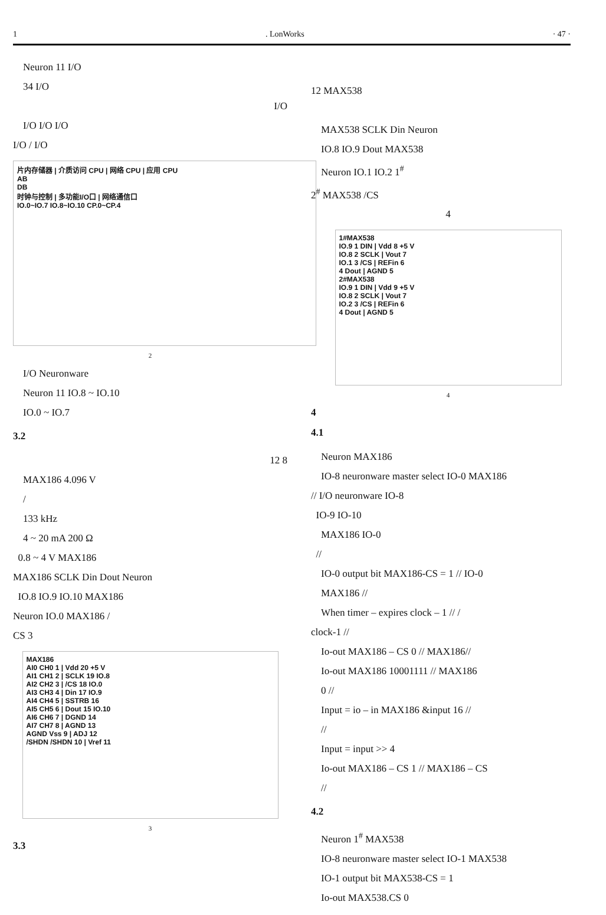1. LonWorks · 47 ·
Neuron 11 I/O
34 I/O
I/O
I/O I/O I/O
I/O / I/O
片内存储器 | 介质访问 CPU | 网络 CPU | 应用 CPU
AB
DB
时钟与控制 | 多功能I/O口 | 网络通信口
IO.0~IO.7 IO.8~IO.10 CP.0~CP.4
2
I/O Neuronware
Neuron 11 IO.8 ~ IO.10
IO.0 ~ IO.7
3.2
12 8
MAX186 4.096 V
/
133 kHz
4 ~ 20 mA 200 Ω
0.8 ~ 4 V MAX186
MAX186 SCLK Din Dout Neuron
IO.8 IO.9 IO.10 MAX186
Neuron IO.0 MAX186 /
CS 3
MAX186
AI0 CH0 1 | Vdd 20 +5 V
AI1 CH1 2 | SCLK 19 IO.8
AI2 CH2 3 | /CS 18 IO.0
AI3 CH3 4 | Din 17 IO.9
AI4 CH4 5 | SSTRB 16
AI5 CH5 6 | Dout 15 IO.10
AI6 CH6 7 | DGND 14
AI7 CH7 8 | AGND 13
AGND Vss 9 | ADJ 12
/SHDN /SHDN 10 | Vref 11
3
3.3
12 MAX538
MAX538 SCLK Din Neuron
IO.8 IO.9 Dout MAX538
Neuron IO.1 IO.2 1<sup>#</sup>
2<sup>#</sup> MAX538 /CS
4
1#MAX538
IO.9 1 DIN | Vdd 8 +5 V
IO.8 2 SCLK | Vout 7
IO.1 3 /CS | REFin 6
4 Dout | AGND 5
2#MAX538
IO.9 1 DIN | Vdd 9 +5 V
IO.8 2 SCLK | Vout 7
IO.2 3 /CS | REFin 6
4 Dout | AGND 5
4
4
4.1
Neuron MAX186
IO-8 neuronware master select IO-0 MAX186
// I/O neuronware IO-8
IO-9 IO-10
MAX186 IO-0
//
IO-0 output bit MAX186-CS = 1 // IO-0
MAX186 //
When timer – expires clock – 1 // /
clock-1 //
Io-out MAX186 – CS 0 // MAX186//
Io-out MAX186 10001111 // MAX186
0 //
Input = io – in MAX186 &input 16 //
//
Input = input >> 4
Io-out MAX186 – CS 1 // MAX186 – CS
//
4.2
Neuron 1<sup>#</sup> MAX538
IO-8 neuronware master select IO-1 MAX538
IO-1 output bit MAX538-CS = 1
Io-out MAX538.CS 0